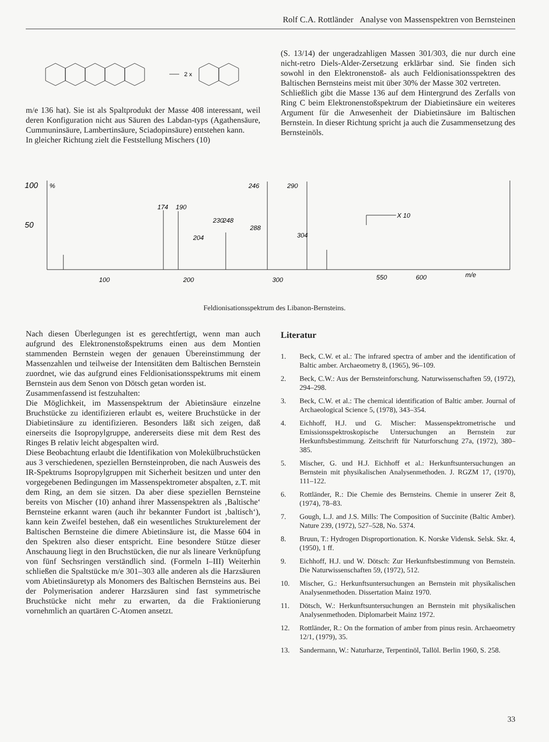Rolf C.A. Rottländer Analyse von Massenspektren von Bernsteinen
2 x
m/e 136 hat). Sie ist als Spaltprodukt der Masse 408 interessant, weil deren Konfiguration nicht aus Säuren des Labdan-typs (Agathensäure, Cummuninsäure, Lambertinsäure, Sciadopinsäure) entstehen kann.
In gleicher Richtung zielt die Feststellung Mischers (10)
(S. 13/14) der ungeradzahligen Massen 301/303, die nur durch eine nicht-retro Diels-Alder-Zersetzung erklärbar sind. Sie finden sich sowohl in den Elektronenstoß- als auch Feldionisationsspektren des Baltischen Bernsteins meist mit über 30% der Masse 302 vertreten.
Schließlich gibt die Masse 136 auf dem Hintergrund des Zerfalls von Ring C beim Elektronenstoßspektrum der Diabietinsäure ein weiteres Argument für die Anwesenheit der Diabietinsäure im Baltischen Bernstein. In dieser Richtung spricht ja auch die Zusammensetzung des Bernsteinöls.
100
50
%
174
190
204
230
248
246
288
290
304
X 10
100
200
300
550
600
m/e
Feldionisationsspektrum des Libanon-Bernsteins.
Nach diesen Überlegungen ist es gerechtfertigt, wenn man auch aufgrund des Elektronenstoßspektrums einen aus dem Montien stammenden Bernstein wegen der genauen Übereinstimmung der Massenzahlen und teilweise der Intensitäten dem Baltischen Bernstein zuordnet, wie das aufgrund eines Feldionisationsspektrums mit einem Bernstein aus dem Senon von Dötsch getan worden ist.
Zusammenfassend ist festzuhalten:
Die Möglichkeit, im Massenspektrum der Abietinsäure einzelne Bruchstücke zu identifizieren erlaubt es, weitere Bruchstücke in der Diabietinsäure zu identifizieren. Besonders läßt sich zeigen, daß einerseits die Isopropylgruppe, andererseits diese mit dem Rest des Ringes B relativ leicht abgespalten wird.
Diese Beobachtung erlaubt die Identifikation von Molekülbruchstücken aus 3 verschiedenen, speziellen Bernsteinproben, die nach Ausweis des IR-Spektrums Isopropylgruppen mit Sicherheit besitzen und unter den vorgegebenen Bedingungen im Massenspektrometer abspalten, z.T. mit dem Ring, an dem sie sitzen. Da aber diese speziellen Bernsteine bereits von Mischer (10) anhand ihrer Massenspektren als ‚Baltische‘ Bernsteine erkannt waren (auch ihr bekannter Fundort ist ‚baltisch‘), kann kein Zweifel bestehen, daß ein wesentliches Strukturelement der Baltischen Bernsteine die dimere Abietinsäure ist, die Masse 604 in den Spektren also dieser entspricht. Eine besondere Stütze dieser Anschauung liegt in den Bruchstücken, die nur als lineare Verknüpfung von fünf Sechsringen verständlich sind. (Formeln I–III) Weiterhin schließen die Spaltstücke m/e 301–303 alle anderen als die Harzsäuren vom Abietinsäuretyp als Monomers des Baltischen Bernsteins aus. Bei der Polymerisation anderer Harzsäuren sind fast symmetrische Bruchstücke nicht mehr zu erwarten, da die Fraktionierung vornehmlich an quartären C-Atomen ansetzt.
Literatur
1. Beck, C.W. et al.: The infrared spectra of amber and the identification of Baltic amber. Archaeometry 8, (1965), 96–109.
2. Beck, C.W.: Aus der Bernsteinforschung. Naturwissenschaften 59, (1972), 294–298.
3. Beck, C.W. et al.: The chemical identification of Baltic amber. Journal of Archaeological Science 5, (1978), 343–354.
4. Eichhoff, H.J. und G. Mischer: Massenspektrometrische und Emissionsspektroskopische Untersuchungen an Bernstein zur Herkunftsbestimmung. Zeitschrift für Naturforschung 27a, (1972), 380–385.
5. Mischer, G. und H.J. Eichhoff et al.: Herkunftsuntersuchungen an Bernstein mit physikalischen Analysenmethoden. J. RGZM 17, (1970), 111–122.
6. Rottländer, R.: Die Chemie des Bernsteins. Chemie in unserer Zeit 8, (1974), 78–83.
7. Gough, L.J. and J.S. Mills: The Composition of Succinite (Baltic Amber). Nature 239, (1972), 527–528, No. 5374.
8. Bruun, T.: Hydrogen Disproportionation. K. Norske Vidensk. Selsk. Skr. 4, (1950), 1 ff.
9. Eichhoff, H.J. und W. Dötsch: Zur Herkunftsbestimmung von Bernstein. Die Naturwissenschaften 59, (1972), 512.
10. Mischer, G.: Herkunftsuntersuchungen an Bernstein mit physikalischen Analysenmethoden. Dissertation Mainz 1970.
11. Dötsch, W.: Herkunftsuntersuchungen an Bernstein mit physikalischen Analysenmethoden. Diplomarbeit Mainz 1972.
12. Rottländer, R.: On the formation of amber from pinus resin. Archaeometry 12/1, (1979), 35.
13. Sandermann, W.: Naturharze, Terpentinöl, Tallöl. Berlin 1960, S. 258.
33